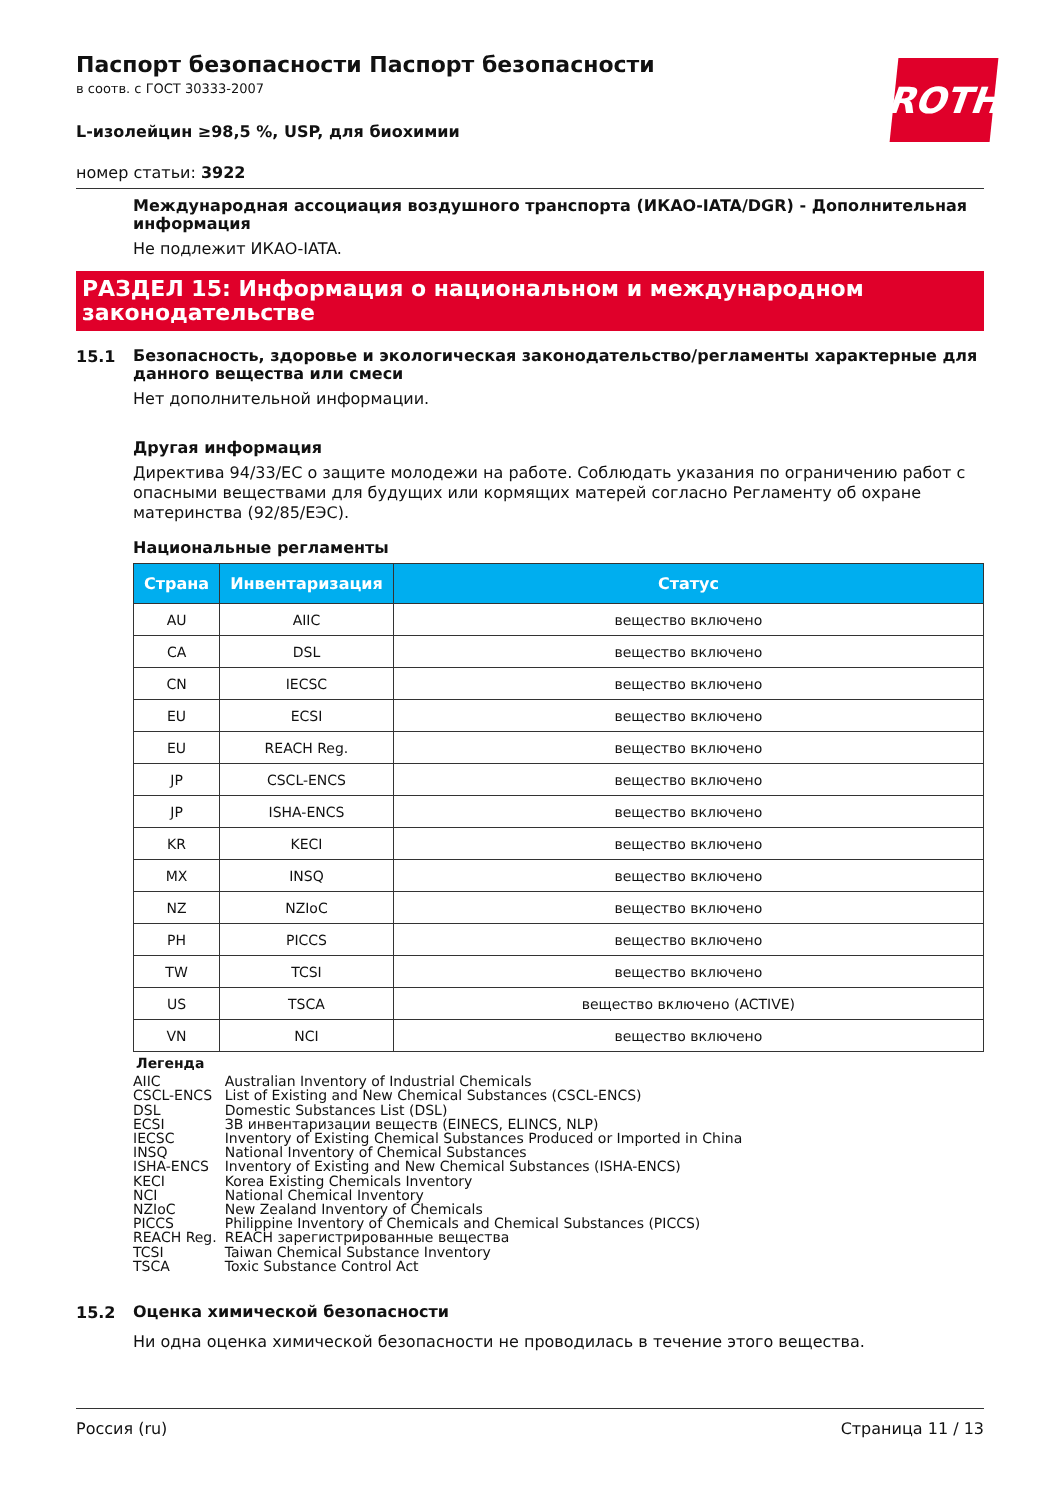ROTH
Паспорт безопасности Паспорт безопасности
в соотв. с ГОСТ 30333-2007
L-изолейцин ≥98,5 %, USP, для биохимии
номер статьи: 3922
Международная ассоциация воздушного транспорта (ИКАО-IATA/DGR) - Дополнительная информация
Не подлежит ИКАО-IATA.
РАЗДЕЛ 15: Информация о национальном и международном законодательстве
15.1
Безопасность, здоровье и экологическая законодательство/регламенты характерные для данного вещества или смеси
Нет дополнительной информации.
Другая информация
Директива 94/33/ЕС о защите молодежи на работе. Соблюдать указания по ограничению работ с опасными веществами для будущих или кормящих матерей согласно Регламенту об охране материнства (92/85/ЕЭС).
Национальные регламенты
| Страна | Инвентаризация | Статус |
| --- | --- | --- |
| AU | AIIC | вещество включено |
| CA | DSL | вещество включено |
| CN | IECSC | вещество включено |
| EU | ECSI | вещество включено |
| EU | REACH Reg. | вещество включено |
| JP | CSCL-ENCS | вещество включено |
| JP | ISHA-ENCS | вещество включено |
| KR | KECI | вещество включено |
| MX | INSQ | вещество включено |
| NZ | NZIoC | вещество включено |
| PH | PICCS | вещество включено |
| TW | TCSI | вещество включено |
| US | TSCA | вещество включено (ACTIVE) |
| VN | NCI | вещество включено |
Легенда
| AIIC | Australian Inventory of Industrial Chemicals |
| CSCL-ENCS | List of Existing and New Chemical Substances (CSCL-ENCS) |
| DSL | Domestic Substances List (DSL) |
| ECSI | ЗВ инвентаризации веществ (EINECS, ELINCS, NLP) |
| IECSC | Inventory of Existing Chemical Substances Produced or Imported in China |
| INSQ | National Inventory of Chemical Substances |
| ISHA-ENCS | Inventory of Existing and New Chemical Substances (ISHA-ENCS) |
| KECI | Korea Existing Chemicals Inventory |
| NCI | National Chemical Inventory |
| NZIoC | New Zealand Inventory of Chemicals |
| PICCS | Philippine Inventory of Chemicals and Chemical Substances (PICCS) |
| REACH Reg. | REACH зарегистрированные вещества |
| TCSI | Taiwan Chemical Substance Inventory |
| TSCA | Toxic Substance Control Act |
15.2
Оценка химической безопасности
Ни одна оценка химической безопасности не проводилась в течение этого вещества.
Россия (ru) Страница 11 / 13